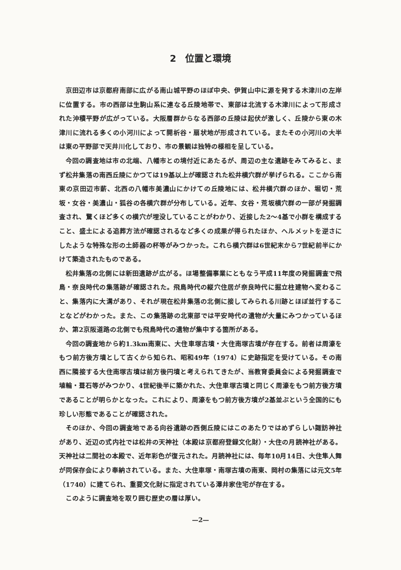2　位置と環境
京田辺市は京都府南部に広がる南山城平野のほぼ中央、伊賀山中に源を発する木津川の左岸に位置する。市の西部は生駒山系に連なる丘陵地帯で、東部は北流する木津川によって形成された沖積平野が広がっている。大阪層群からなる西部の丘陵は起伏が激しく、丘陵から東の木津川に流れる多くの小河川によって開析谷・扇状地が形成されている。またその小河川の大半は東の平野部で天井川化しており、市の景観は独特の様相を呈している。
今回の調査地は市の北端、八幡市との境付近にあたるが、周辺の主な遺跡をみてみると、まず松井集落の南西丘陵にかつては19基以上が確認された松井横穴群が挙げられる。ここから南東の京田辺市薪、北西の八幡市美濃山にかけての丘陵地には、松井横穴群のほか、堀切・荒坂・女谷・美濃山・狐谷の各横穴群が分布している。近年、女谷・荒坂横穴群の一部が発掘調査され、驚くほど多くの横穴が埋没していることがわかり、近接した2～4基で小群を構成すること、盛土による追葬方法が確認されるなど多くの成果が得られたほか、ヘルメットを逆さにしたような特殊な形の土師器の杯等がみつかった。これら横穴群は6世紀末から7世紀前半にかけて築造されたものである。
松井集落の北側には新田遺跡が広がる。ほ場整備事業にともなう平成11年度の発掘調査で飛鳥・奈良時代の集落跡が確認された。飛鳥時代の縦穴住居が奈良時代に掘立柱建物へ変わること、集落内に大溝があり、それが現在松井集落の北側に接してみられる川跡とほぼ並行することなどがわかった。また、この集落跡の北東部では平安時代の遺物が大量にみつかっているほか、第2京阪道路の北側でも飛鳥時代の遺物が集中する箇所がある。
今回の調査地から約1.3km南東に、大住車塚古墳・大住南塚古墳が存在する。前者は周濠をもつ前方後方墳として古くから知られ、昭和49年（1974）に史跡指定を受けている。その南西に隣接する大住南塚古墳は前方後円墳と考えられてきたが、当教育委員会による発掘調査で埴輪・葺石等がみつかり、4世紀後半に築かれた、大住車塚古墳と同じく周濠をもつ前方後方墳であることが明らかとなった。これにより、周濠をもつ前方後方墳が2基並ぶという全国的にも珍しい形態であることが確認された。
そのほか、今回の調査地である向谷遺跡の西側丘陵にはこのあたりではめずらしい諏訪神社があり、近辺の式内社では松井の天神社（本殿は京都府登録文化財）・大住の月読神社がある。天神社は二間社の本殿で、近年彩色が復元された。月読神社には、毎年10月14日、大住隼人舞が同保存会により奉納されている。また、大住車塚・南塚古墳の南東、岡村の集落には元文5年（1740）に建てられ、重要文化財に指定されている澤井家住宅が存在する。
このように調査地を取り囲む歴史の層は厚い。
—2—